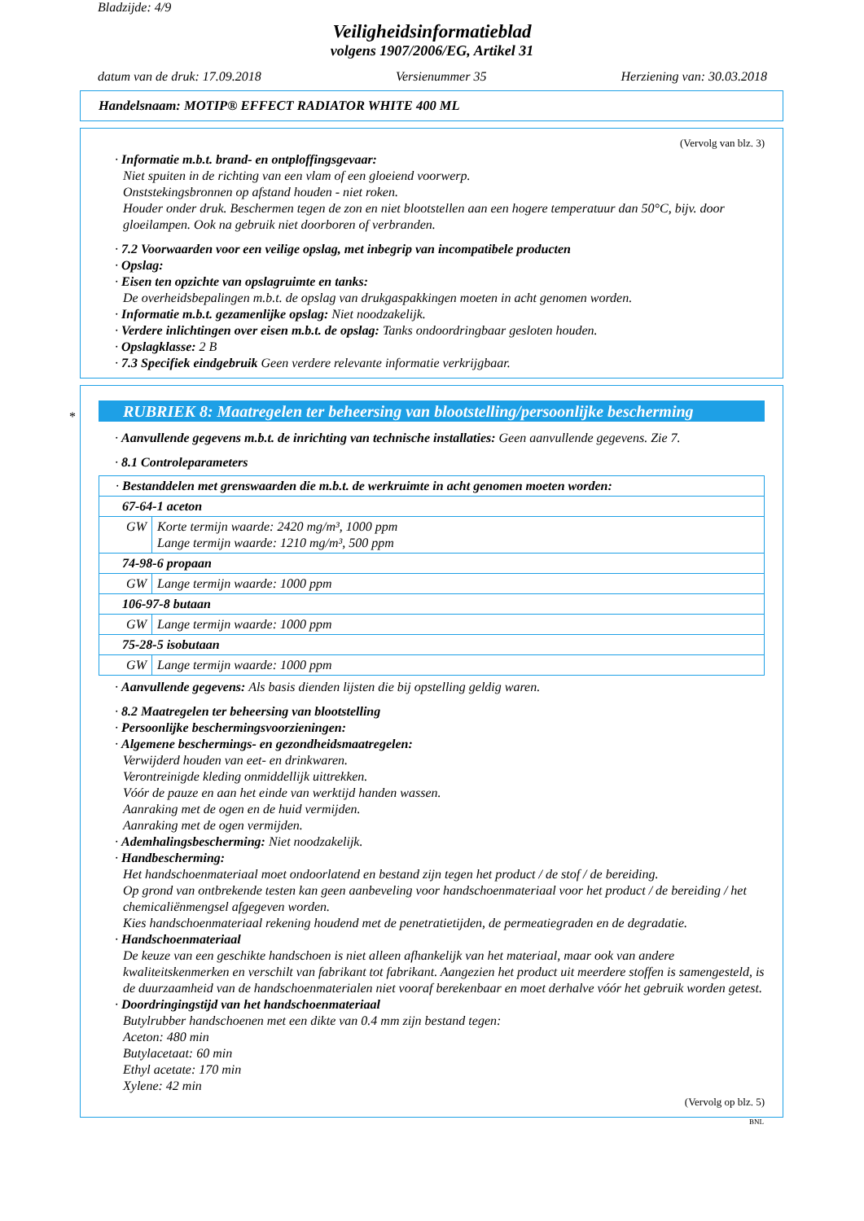Bladzijde: 4/9
Veiligheidsinformatieblad
volgens 1907/2006/EG, Artikel 31
datum van de druk: 17.09.2018 Versienummer 35 Herziening van: 30.03.2018
Handelsnaam: MOTIP® EFFECT RADIATOR WHITE 400 ML
(Vervolg van blz. 3)
· Informatie m.b.t. brand- en ontploffingsgevaar:
Niet spuiten in de richting van een vlam of een gloeiend voorwerp.
Onststekingsbronnen op afstand houden - niet roken.
Houder onder druk. Beschermen tegen de zon en niet blootstellen aan een hogere temperatuur dan 50°C, bijv. door gloeilampen. Ook na gebruik niet doorboren of verbranden.
· 7.2 Voorwaarden voor een veilige opslag, met inbegrip van incompatibele producten
· Opslag:
· Eisen ten opzichte van opslagruimte en tanks:
De overheidsbepalingen m.b.t. de opslag van drukgaspakkingen moeten in acht genomen worden.
· Informatie m.b.t. gezamenlijke opslag: Niet noodzakelijk.
· Verdere inlichtingen over eisen m.b.t. de opslag: Tanks ondoordringbaar gesloten houden.
· Opslagklasse: 2 B
· 7.3 Specifiek eindgebruik Geen verdere relevante informatie verkrijgbaar.
*
RUBRIEK 8: Maatregelen ter beheersing van blootstelling/persoonlijke bescherming
· Aanvullende gegevens m.b.t. de inrichting van technische installaties: Geen aanvullende gegevens. Zie 7.
· 8.1 Controleparameters
| · Bestanddelen met grenswaarden die m.b.t. de werkruimte in acht genomen moeten worden: | |
| 67-64-1 aceton | |
| GW | Korte termijn waarde: 2420 mg/m³, 1000 ppm Lange termijn waarde: 1210 mg/m³, 500 ppm |
| 74-98-6 propaan | |
| GW | Lange termijn waarde: 1000 ppm |
| 106-97-8 butaan | |
| GW | Lange termijn waarde: 1000 ppm |
| 75-28-5 isobutaan | |
| GW | Lange termijn waarde: 1000 ppm |
· Aanvullende gegevens: Als basis dienden lijsten die bij opstelling geldig waren.
· 8.2 Maatregelen ter beheersing van blootstelling
· Persoonlijke beschermingsvoorzieningen:
· Algemene beschermings- en gezondheidsmaatregelen:
Verwijderd houden van eet- en drinkwaren.
Verontreinigde kleding onmiddellijk uittrekken.
Vóór de pauze en aan het einde van werktijd handen wassen.
Aanraking met de ogen en de huid vermijden.
Aanraking met de ogen vermijden.
· Ademhalingsbescherming: Niet noodzakelijk.
· Handbescherming:
Het handschoenmateriaal moet ondoorlatend en bestand zijn tegen het product / de stof / de bereiding.
Op grond van ontbrekende testen kan geen aanbeveling voor handschoenmateriaal voor het product / de bereiding / het chemicaliënmengsel afgegeven worden.
Kies handschoenmateriaal rekening houdend met de penetratietijden, de permeatiegraden en de degradatie.
· Handschoenmateriaal
De keuze van een geschikte handschoen is niet alleen afhankelijk van het materiaal, maar ook van andere kwaliteitskenmerken en verschilt van fabrikant tot fabrikant. Aangezien het product uit meerdere stoffen is samengesteld, is de duurzaamheid van de handschoenmaterialen niet vooraf berekenbaar en moet derhalve vóór het gebruik worden getest.
· Doordringingstijd van het handschoenmateriaal
Butylrubber handschoenen met een dikte van 0.4 mm zijn bestand tegen:
Aceton: 480 min
Butylacetaat: 60 min
Ethyl acetate: 170 min
Xylene: 42 min
(Vervolg op blz. 5)
BNL